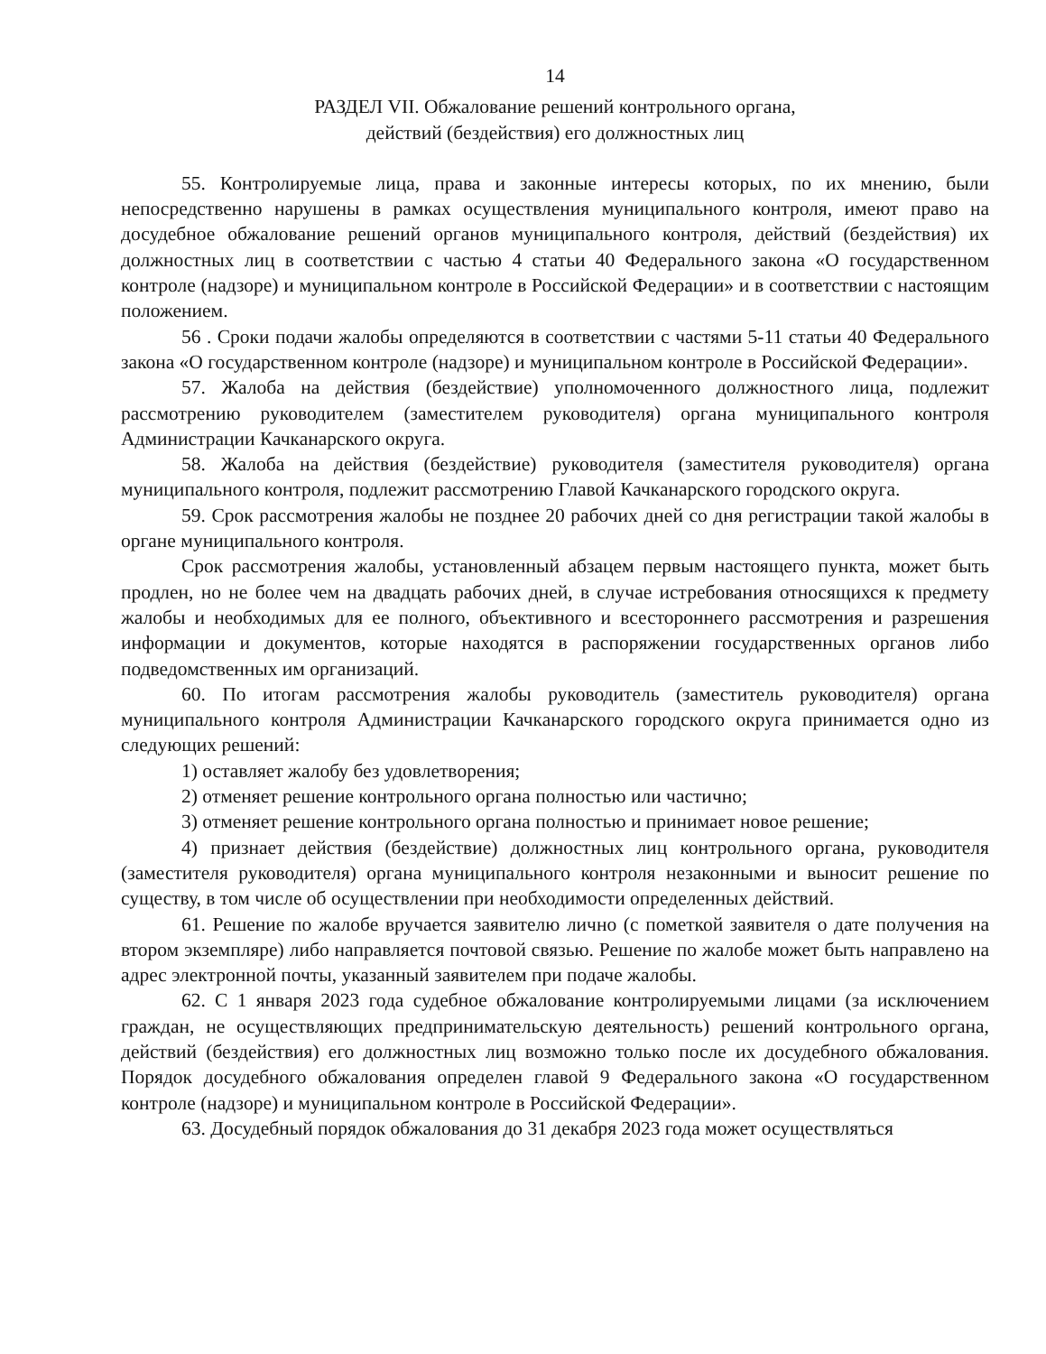14
РАЗДЕЛ VII. Обжалование решений контрольного органа,
действий (бездействия) его должностных лиц
55. Контролируемые лица, права и законные интересы которых, по их мнению, были непосредственно нарушены в рамках осуществления муниципального контроля, имеют право на досудебное обжалование решений органов муниципального контроля, действий (бездействия) их должностных лиц в соответствии с частью 4 статьи 40 Федерального закона «О государственном контроле (надзоре) и муниципальном контроле в Российской Федерации» и в соответствии с настоящим положением.
56 . Сроки подачи жалобы определяются в соответствии с частями 5-11 статьи 40 Федерального закона «О государственном контроле (надзоре) и муниципальном контроле в Российской Федерации».
57. Жалоба на действия (бездействие) уполномоченного должностного лица, подлежит рассмотрению руководителем (заместителем руководителя) органа муниципального контроля Администрации Качканарского округа.
58. Жалоба на действия (бездействие) руководителя (заместителя руководителя) органа муниципального контроля, подлежит рассмотрению Главой Качканарского городского округа.
59. Срок рассмотрения жалобы не позднее 20 рабочих дней со дня регистрации такой жалобы в органе муниципального контроля.
Срок рассмотрения жалобы, установленный абзацем первым настоящего пункта, может быть продлен, но не более чем на двадцать рабочих дней, в случае истребования относящихся к предмету жалобы и необходимых для ее полного, объективного и всестороннего рассмотрения и разрешения информации и документов, которые находятся в распоряжении государственных органов либо подведомственных им организаций.
60. По итогам рассмотрения жалобы руководитель (заместитель руководителя) органа муниципального контроля Администрации Качканарского городского округа принимается одно из следующих решений:
1) оставляет жалобу без удовлетворения;
2) отменяет решение контрольного органа полностью или частично;
3) отменяет решение контрольного органа полностью и принимает новое решение;
4) признает действия (бездействие) должностных лиц контрольного органа, руководителя (заместителя руководителя) органа муниципального контроля незаконными и выносит решение по существу, в том числе об осуществлении при необходимости определенных действий.
61. Решение по жалобе вручается заявителю лично (с пометкой заявителя о дате получения на втором экземпляре) либо направляется почтовой связью. Решение по жалобе может быть направлено на адрес электронной почты, указанный заявителем при подаче жалобы.
62. С 1 января 2023 года судебное обжалование контролируемыми лицами (за исключением граждан, не осуществляющих предпринимательскую деятельность) решений контрольного органа, действий (бездействия) его должностных лиц возможно только после их досудебного обжалования. Порядок досудебного обжалования определен главой 9 Федерального закона «О государственном контроле (надзоре) и муниципальном контроле в Российской Федерации».
63. Досудебный порядок обжалования до 31 декабря 2023 года может осуществляться